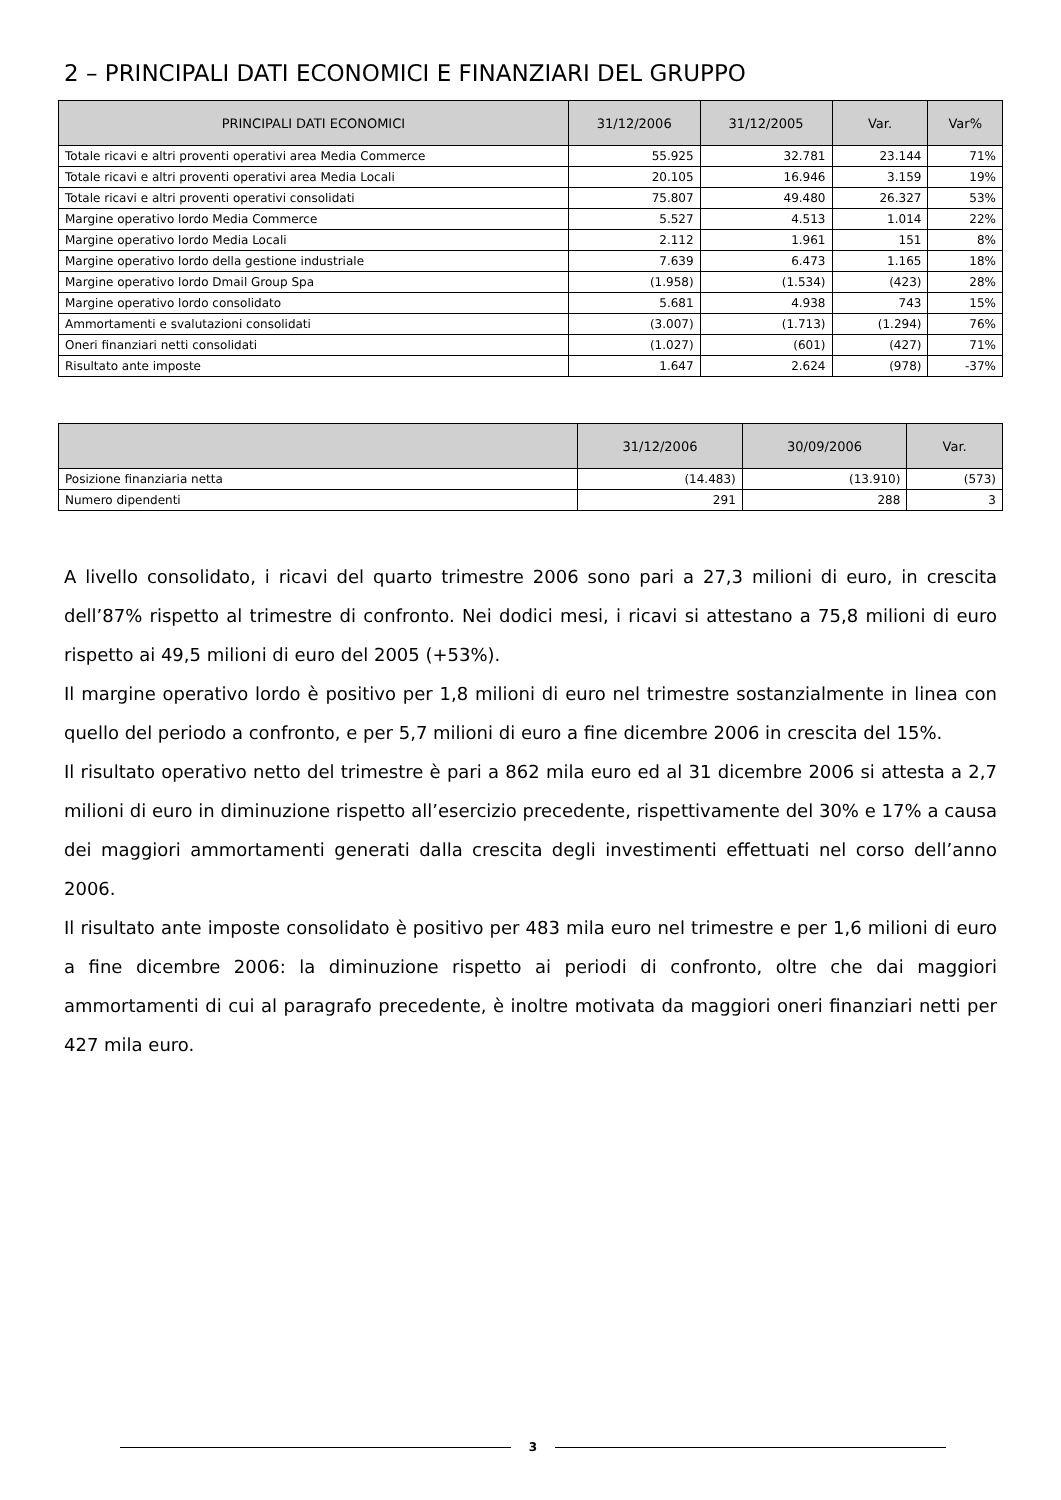2 – PRINCIPALI DATI ECONOMICI E FINANZIARI DEL GRUPPO
| PRINCIPALI DATI ECONOMICI | 31/12/2006 | 31/12/2005 | Var. | Var% |
| --- | --- | --- | --- | --- |
| Totale ricavi e altri proventi operativi area Media Commerce | 55.925 | 32.781 | 23.144 | 71% |
| Totale ricavi e altri proventi operativi area Media Locali | 20.105 | 16.946 | 3.159 | 19% |
| Totale ricavi e altri proventi operativi consolidati | 75.807 | 49.480 | 26.327 | 53% |
| Margine operativo lordo Media Commerce | 5.527 | 4.513 | 1.014 | 22% |
| Margine operativo lordo Media Locali | 2.112 | 1.961 | 151 | 8% |
| Margine operativo lordo della gestione industriale | 7.639 | 6.473 | 1.165 | 18% |
| Margine operativo lordo Dmail Group Spa | (1.958) | (1.534) | (423) | 28% |
| Margine operativo lordo consolidato | 5.681 | 4.938 | 743 | 15% |
| Ammortamenti e svalutazioni consolidati | (3.007) | (1.713) | (1.294) | 76% |
| Oneri finanziari netti consolidati | (1.027) | (601) | (427) | 71% |
| Risultato ante imposte | 1.647 | 2.624 | (978) | -37% |
| | 31/12/2006 | 30/09/2006 | Var. |
| --- | --- | --- | --- |
| Posizione finanziaria netta | (14.483) | (13.910) | (573) |
| Numero dipendenti | 291 | 288 | 3 |
A livello consolidato, i ricavi del quarto trimestre 2006 sono pari a 27,3 milioni di euro, in crescita dell’87% rispetto al trimestre di confronto. Nei dodici mesi, i ricavi si attestano a 75,8 milioni di euro rispetto ai 49,5 milioni di euro del 2005 (+53%).
Il margine operativo lordo è positivo per 1,8 milioni di euro nel trimestre sostanzialmente in linea con quello del periodo a confronto, e per 5,7 milioni di euro a fine dicembre 2006 in crescita del 15%.
Il risultato operativo netto del trimestre è pari a 862 mila euro ed al 31 dicembre 2006 si attesta a 2,7 milioni di euro in diminuzione rispetto all’esercizio precedente, rispettivamente del 30% e 17% a causa dei maggiori ammortamenti generati dalla crescita degli investimenti effettuati nel corso dell’anno 2006.
Il risultato ante imposte consolidato è positivo per 483 mila euro nel trimestre e per 1,6 milioni di euro a fine dicembre 2006: la diminuzione rispetto ai periodi di confronto, oltre che dai maggiori ammortamenti di cui al paragrafo precedente, è inoltre motivata da maggiori oneri finanziari netti per 427 mila euro.
3